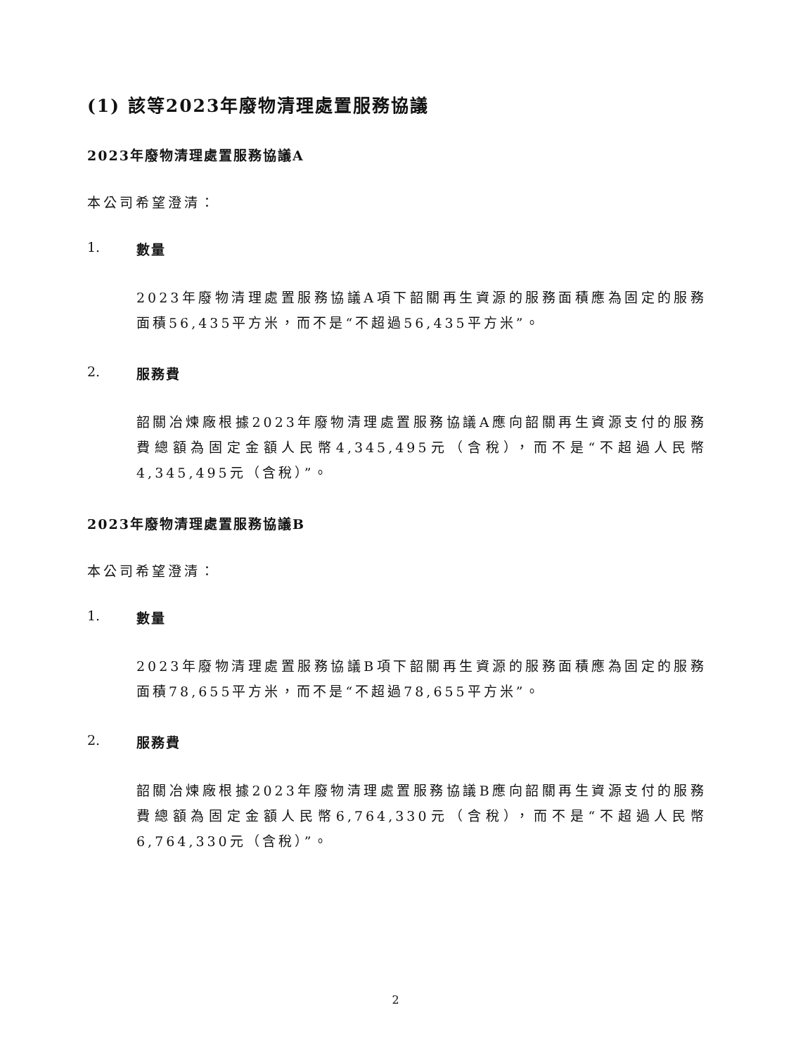(1) 該等2023年廢物清理處置服務協議
2023年廢物清理處置服務協議A
本公司希望澄清：
1. 數量
2023年廢物清理處置服務協議A項下韶關再生資源的服務面積應為固定的服務面積56,435平方米，而不是“不超過56,435平方米”。
2. 服務費
韶關冶煉廠根據2023年廢物清理處置服務協議A應向韶關再生資源支付的服務費總額為固定金額人民幣4,345,495元（含稅），而不是“不超過人民幣4,345,495元（含稅）”。
2023年廢物清理處置服務協議B
本公司希望澄清：
1. 數量
2023年廢物清理處置服務協議B項下韶關再生資源的服務面積應為固定的服務面積78,655平方米，而不是“不超過78,655平方米”。
2. 服務費
韶關冶煉廠根據2023年廢物清理處置服務協議B應向韶關再生資源支付的服務費總額為固定金額人民幣6,764,330元（含稅），而不是“不超過人民幣6,764,330元（含稅）”。
2